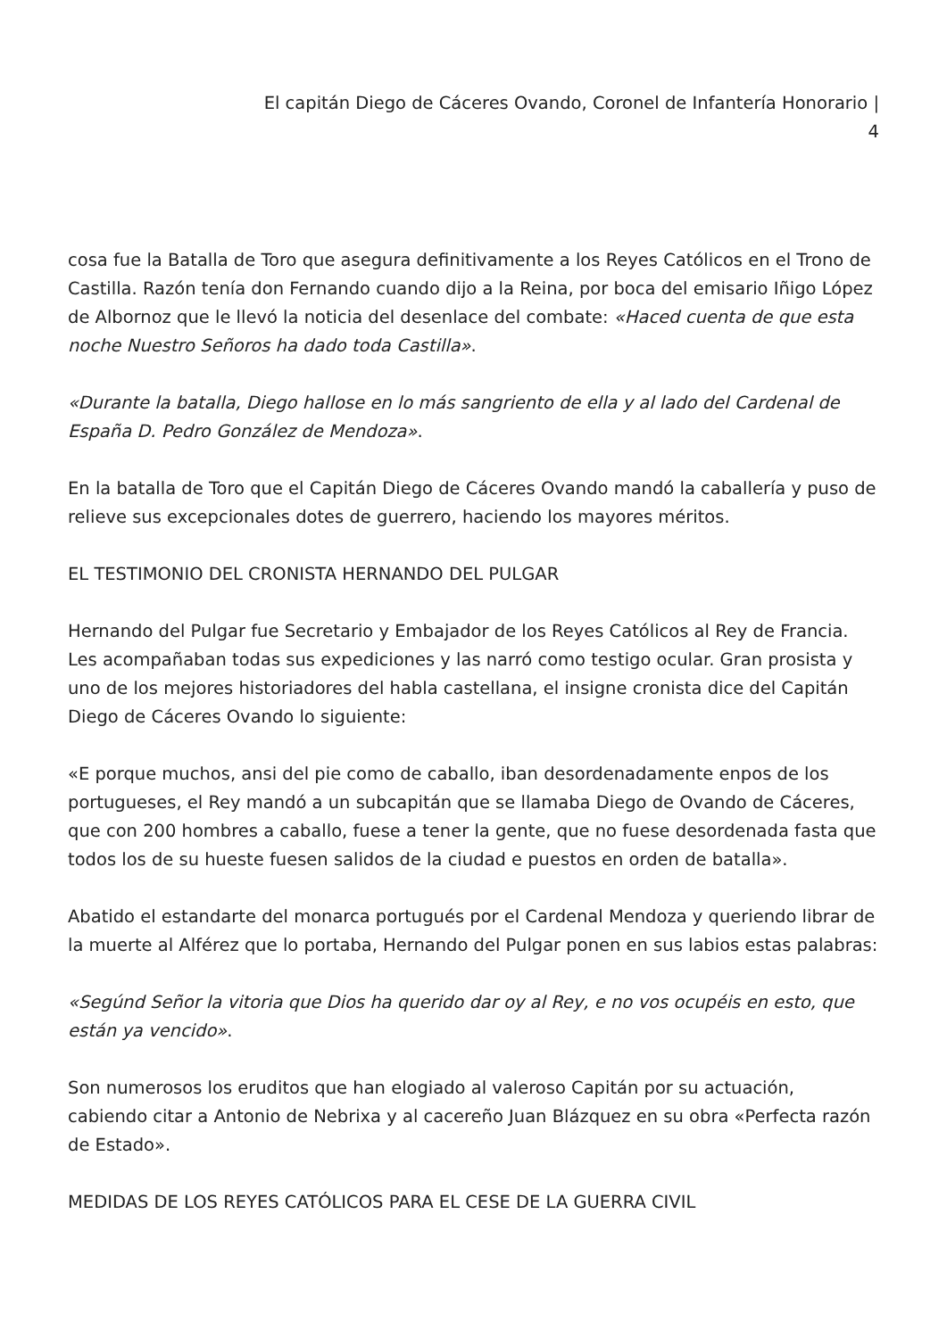El capitán Diego de Cáceres Ovando, Coronel de Infantería Honorario |
4
cosa fue la Batalla de Toro que asegura definitivamente a los Reyes Católicos en el Trono de Castilla. Razón tenía don Fernando cuando dijo a la Reina, por boca del emisario Iñigo López de Albornoz que le llevó la noticia del desenlace del combate: «Haced cuenta de que esta noche Nuestro Señoros ha dado toda Castilla».
«Durante la batalla, Diego hallose en lo más sangriento de ella y al lado del Cardenal de España D. Pedro González de Mendoza».
En la batalla de Toro que el Capitán Diego de Cáceres Ovando mandó la caballería y puso de relieve sus excepcionales dotes de guerrero, haciendo los mayores méritos.
EL TESTIMONIO DEL CRONISTA HERNANDO DEL PULGAR
Hernando del Pulgar fue Secretario y Embajador de los Reyes Católicos al Rey de Francia. Les acompañaban todas sus expediciones y las narró como testigo ocular. Gran prosista y uno de los mejores historiadores del habla castellana, el insigne cronista dice del Capitán Diego de Cáceres Ovando lo siguiente:
«E porque muchos, ansi del pie como de caballo, iban desordenadamente enpos de los portugueses, el Rey mandó a un subcapitán que se llamaba Diego de Ovando de Cáceres, que con 200 hombres a caballo, fuese a tener la gente, que no fuese desordenada fasta que todos los de su hueste fuesen salidos de la ciudad e puestos en orden de batalla».
Abatido el estandarte del monarca portugués por el Cardenal Mendoza y queriendo librar de la muerte al Alférez que lo portaba, Hernando del Pulgar ponen en sus labios estas palabras:
«Segúnd Señor la vitoria que Dios ha querido dar oy al Rey, e no vos ocupéis en esto, que están ya vencido».
Son numerosos los eruditos que han elogiado al valeroso Capitán por su actuación, cabiendo citar a Antonio de Nebrixa y al cacereño Juan Blázquez en su obra «Perfecta razón de Estado».
MEDIDAS DE LOS REYES CATÓLICOS PARA EL CESE DE LA GUERRA CIVIL